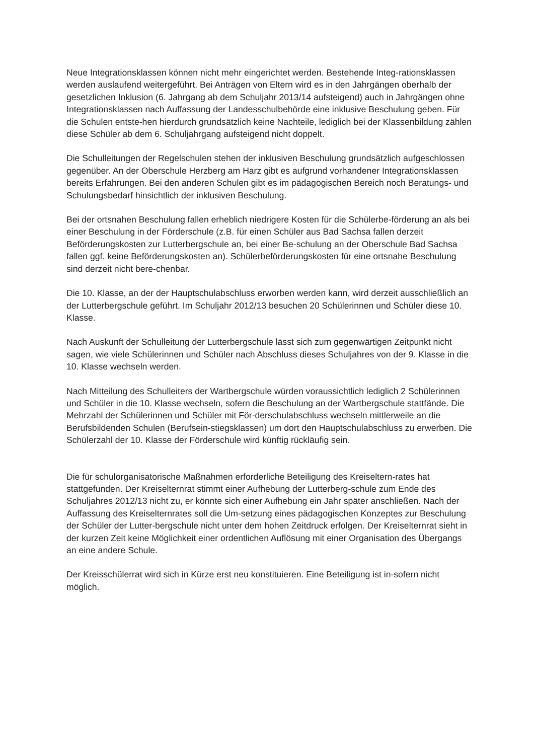Neue Integrationsklassen können nicht mehr eingerichtet werden. Bestehende Integ-rationsklassen werden auslaufend weitergeführt. Bei Anträgen von Eltern wird es in den Jahrgängen oberhalb der gesetzlichen Inklusion (6. Jahrgang ab dem Schuljahr 2013/14 aufsteigend) auch in Jahrgängen ohne Integrationsklassen nach Auffassung der Landesschulbehörde eine inklusive Beschulung geben. Für die Schulen entste-hen hierdurch grundsätzlich keine Nachteile, lediglich bei der Klassenbildung zählen diese Schüler ab dem 6. Schuljahrgang aufsteigend nicht doppelt.
Die Schulleitungen der Regelschulen stehen der inklusiven Beschulung grundsätzlich aufgeschlossen gegenüber. An der Oberschule Herzberg am Harz gibt es aufgrund vorhandener Integrationsklassen bereits Erfahrungen. Bei den anderen Schulen gibt es im pädagogischen Bereich noch Beratungs- und Schulungsbedarf hinsichtlich der inklusiven Beschulung.
Bei der ortsnahen Beschulung fallen erheblich niedrigere Kosten für die Schülerbe-förderung an als bei einer Beschulung in der Förderschule (z.B. für einen Schüler aus Bad Sachsa fallen derzeit Beförderungskosten zur Lutterbergschule an, bei einer Be-schulung an der Oberschule Bad Sachsa fallen ggf. keine Beförderungskosten an). Schülerbeförderungskosten für eine ortsnahe Beschulung sind derzeit nicht bere-chenbar.
Die 10. Klasse, an der der Hauptschulabschluss erworben werden kann, wird derzeit ausschließlich an der Lutterbergschule geführt. Im Schuljahr 2012/13 besuchen 20 Schülerinnen und Schüler diese 10. Klasse.
Nach Auskunft der Schulleitung der Lutterbergschule lässt sich zum gegenwärtigen Zeitpunkt nicht sagen, wie viele Schülerinnen und Schüler nach Abschluss dieses Schuljahres von der 9. Klasse in die 10. Klasse wechseln werden.
Nach Mitteilung des Schulleiters der Wartbergschule würden voraussichtlich lediglich 2 Schülerinnen und Schüler in die 10. Klasse wechseln, sofern die Beschulung an der Wartbergschule stattfände. Die Mehrzahl der Schülerinnen und Schüler mit För-derschulabschluss wechseln mittlerweile an die Berufsbildenden Schulen (Berufsein-stiegsklassen) um dort den Hauptschulabschluss zu erwerben. Die Schülerzahl der 10. Klasse der Förderschule wird künftig rückläufig sein.
Die für schulorganisatorische Maßnahmen erforderliche Beteiligung des Kreiseltern-rates hat stattgefunden. Der Kreiselternrat stimmt einer Aufhebung der Lutterberg-schule zum Ende des Schuljahres 2012/13 nicht zu, er könnte sich einer Aufhebung ein Jahr später anschließen. Nach der Auffassung des Kreiselternrates soll die Um-setzung eines pädagogischen Konzeptes zur Beschulung der Schüler der Lutter-bergschule nicht unter dem hohen Zeitdruck erfolgen. Der Kreiselternrat sieht in der kurzen Zeit keine Möglichkeit einer ordentlichen Auflösung mit einer Organisation des Übergangs an eine andere Schule.
Der Kreisschülerrat wird sich in Kürze erst neu konstituieren. Eine Beteiligung ist in-sofern nicht möglich.